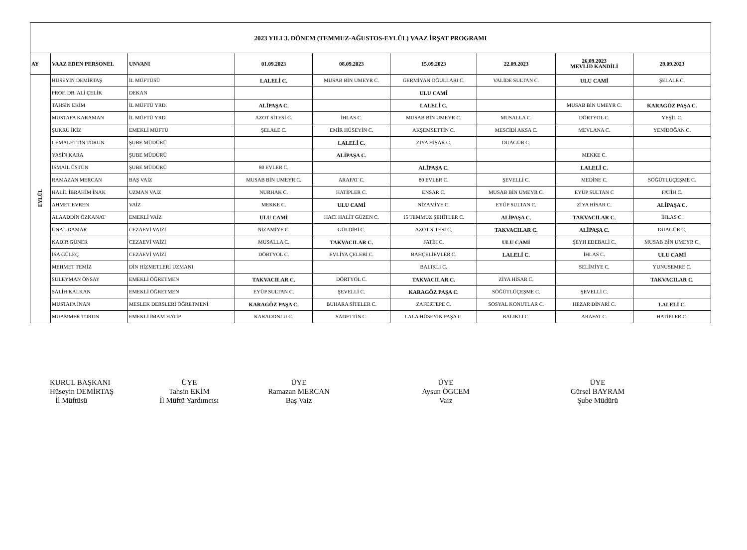| 2023 YILI 3. DÖNEM (TEMMUZ-AĞUSTOS-EYLÜL) VAAZ İRŞAT PROGRAMI | | | | | | | | |
| AY | VAAZ EDEN PERSONEL | UNVANI | 01.09.2023 | 08.09.2023 | 15.09.2023 | 22.09.2023 | 26.09.2023 MEVLİD KANDİLİ | 29.09.2023 |
| EYLÜL | HÜSEYİN DEMİRTAŞ | İL MÜFTÜSÜ | LALELİ C. | MUSAB BİN UMEYR C. | GERMİYAN OĞULLARI C. | VALİDE SULTAN C. | ULU CAMİ | ŞELALE C. |
| | PROF. DR. ALİ ÇELİK | DEKAN | | | ULU CAMİ | | | |
| | TAHSİN EKİM | İL MÜFTÜ YRD. | ALİPAŞA C. | | LALELİ C. | | MUSAB BİN UMEYR C. | KARAGÖZ PAŞA C. |
| | MUSTAFA KARAMAN | İL MÜFTÜ YRD. | AZOT SİTESİ C. | İHLAS C. | MUSAB BİN UMEYR C. | MUSALLA C. | DÖRTYOL C. | YEŞİL C. |
| | ŞÜKRÜ İKİZ | EMEKLİ MÜFTÜ | ŞELALE C. | EMİR HÜSEYİN C. | AKŞEMSETTİN C. | MESCİDİ AKSA C. | MEVLANA C. | YENİDOĞAN C. |
| | CEMALETTİN TORUN | ŞUBE MÜDÜRÜ | | LALELİ C. | ZİYA HİSAR C. | DUAGÜR C. | | |
| | YASİN KARA | ŞUBE MÜDÜRÜ | | ALİPAŞA C. | | | MEKKE C. | |
| | İSMAİL ÜSTÜN | ŞUBE MÜDÜRÜ | 80 EVLER C. | | ALİPAŞA C. | | LALELİ C. | |
| | RAMAZAN MERCAN | BAŞ VAİZ | MUSAB BİN UMEYR C. | ARAFAT C. | 80 EVLER C. | ŞEVELLİ C. | MEDİNE C. | SÖĞÜTLÜÇEŞME C. |
| | HALİL İBRAHİM İNAK | UZMAN VAİZ | NURHAK C. | HATİPLER C. | ENSAR C. | MUSAB BİN UMEYR C. | EYÜP SULTAN C | FATİH C. |
| | AHMET EVREN | VAİZ | MEKKE C. | ULU CAMİ | NİZAMİYE C. | EYÜP SULTAN C. | ZİYA HİSAR C. | ALİPAŞA C. |
| | ALAADDİN ÖZKANAT | EMEKLİ VAİZ | ULU CAMİ | HACI HALİT GÜZEN C. | 15 TEMMUZ ŞEHİTLER C. | ALİPAŞA C. | TAKVACILAR C. | İHLAS C. |
| | ÜNAL DAMAR | CEZAEVİ VAİZİ | NİZAMİYE C. | GÜLDİBİ C. | AZOT SİTESİ C. | TAKVACILAR C. | ALİPAŞA C. | DUAGÜR C. |
| | KADİR GÜNER | CEZAEVİ VAİZİ | MUSALLA C. | TAKVACILAR C. | FATİH C. | ULU CAMİ | ŞEYH EDEBALİ C. | MUSAB BİN UMEYR C. |
| | İSA GÜLEÇ | CEZAEVİ VAİZİ | DÖRTYOL C. | EVLİYA ÇELEBİ C. | BAHÇELİEVLER C. | LALELİ C. | İHLAS C. | ULU CAMİ |
| | MEHMET TEMİZ | DİN HİZMETLERİ UZMANI | | | BALIKLI C. | | SELİMİYE C. | YUNUSEMRE C. |
| | SÜLEYMAN ÖNSAY | EMEKLİ ÖĞRETMEN | TAKVACILAR C. | DÖRTYOL C. | TAKVACILAR C. | ZİYA HİSAR C. | | TAKVACILAR C. |
| | SALİH KALKAN | EMEKLİ ÖĞRETMEN | EYÜP SULTAN C. | ŞEVELLİ C. | KARAGÖZ PAŞA C. | SÖĞÜTLÜÇEŞME C. | ŞEVELLİ C. | |
| | MUSTAFA İNAN | MESLEK DERSLERİ ÖĞRETMENİ | KARAGÖZ PAŞA C. | BUHARA SİTELER C. | ZAFERTEPE C. | SOSYAL KONUTLAR C. | HEZAR DİNARİ C. | LALELİ C. |
| | MUAMMER TORUN | EMEKLİ İMAM HATİP | KARADONLU C. | SADETTİN C. | LALA HÜSEYİN PAŞA C. | BALIKLI C. | ARAFAT C. | HATİPLER C. |
KURUL BAŞKANI
Hüseyin DEMİRTAŞ
İl Müftüsü
ÜYE
Tahsin EKİM
İl Müftü Yardımcısı
ÜYE
Ramazan MERCAN
Baş Vaiz
ÜYE
Aysun ÖGCEM
Vaiz
ÜYE
Gürsel BAYRAM
Şube Müdürü